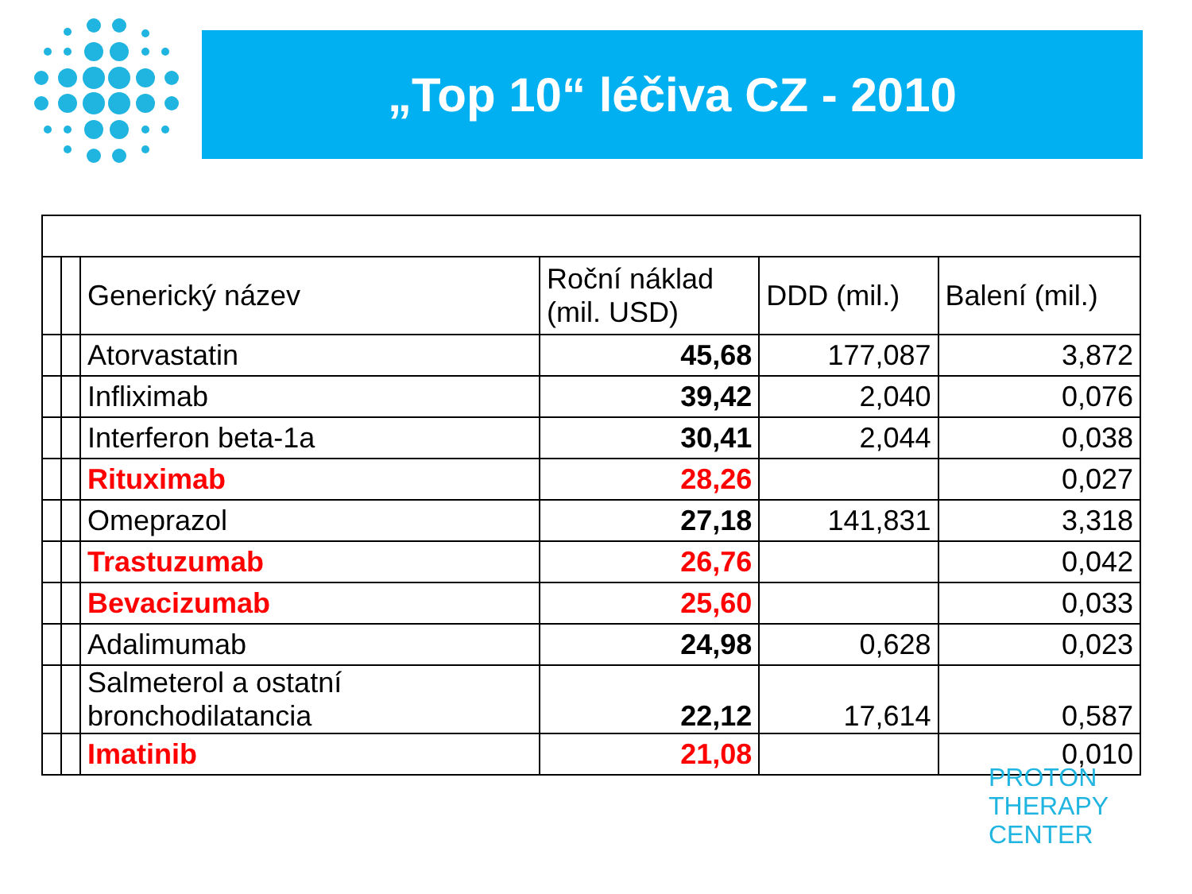„Top 10“ léčiva CZ - 2010
| | | Generický název | Roční náklad (mil. USD) | DDD (mil.) | Balení (mil.) |
| | | Atorvastatin | 45,68 | 177,087 | 3,872 |
| | | Infliximab | 39,42 | 2,040 | 0,076 |
| | | Interferon beta-1a | 30,41 | 2,044 | 0,038 |
| | | Rituximab | 28,26 | | 0,027 |
| | | Omeprazol | 27,18 | 141,831 | 3,318 |
| | | Trastuzumab | 26,76 | | 0,042 |
| | | Bevacizumab | 25,60 | | 0,033 |
| | | Adalimumab | 24,98 | 0,628 | 0,023 |
| | | Salmeterol a ostatní bronchodilatancia | 22,12 | 17,614 | 0,587 |
| | | Imatinib | 21,08 | | 0,010 |
PROTON
THERAPY
CENTER